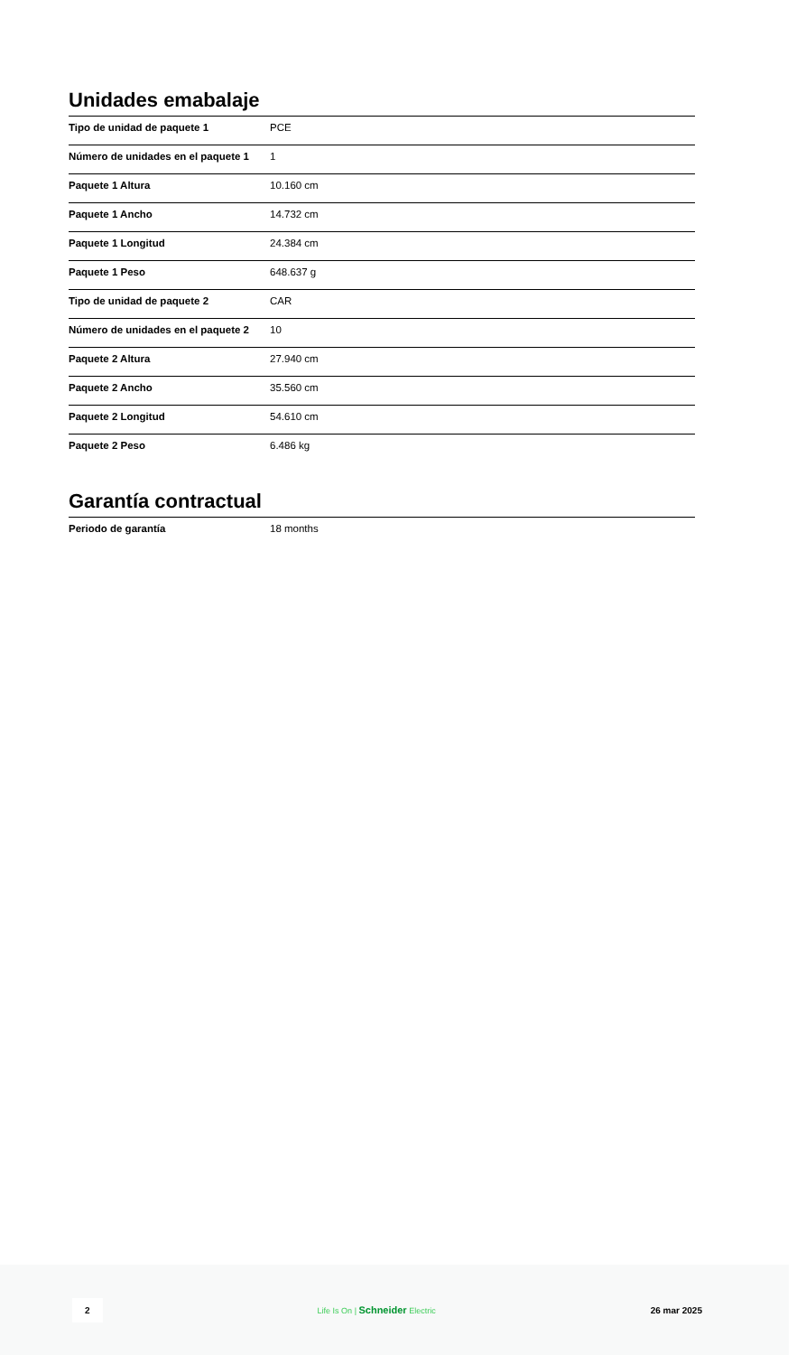Unidades emabalaje
| Tipo de unidad de paquete 1 | PCE |
| Número de unidades en el paquete 1 | 1 |
| Paquete 1 Altura | 10.160 cm |
| Paquete 1 Ancho | 14.732 cm |
| Paquete 1 Longitud | 24.384 cm |
| Paquete 1 Peso | 648.637 g |
| Tipo de unidad de paquete 2 | CAR |
| Número de unidades en el paquete 2 | 10 |
| Paquete 2 Altura | 27.940 cm |
| Paquete 2 Ancho | 35.560 cm |
| Paquete 2 Longitud | 54.610 cm |
| Paquete 2 Peso | 6.486 kg |
Garantía contractual
| Periodo de garantía | 18 months |
2 Life Is On | Schneider Electric 26 mar 2025